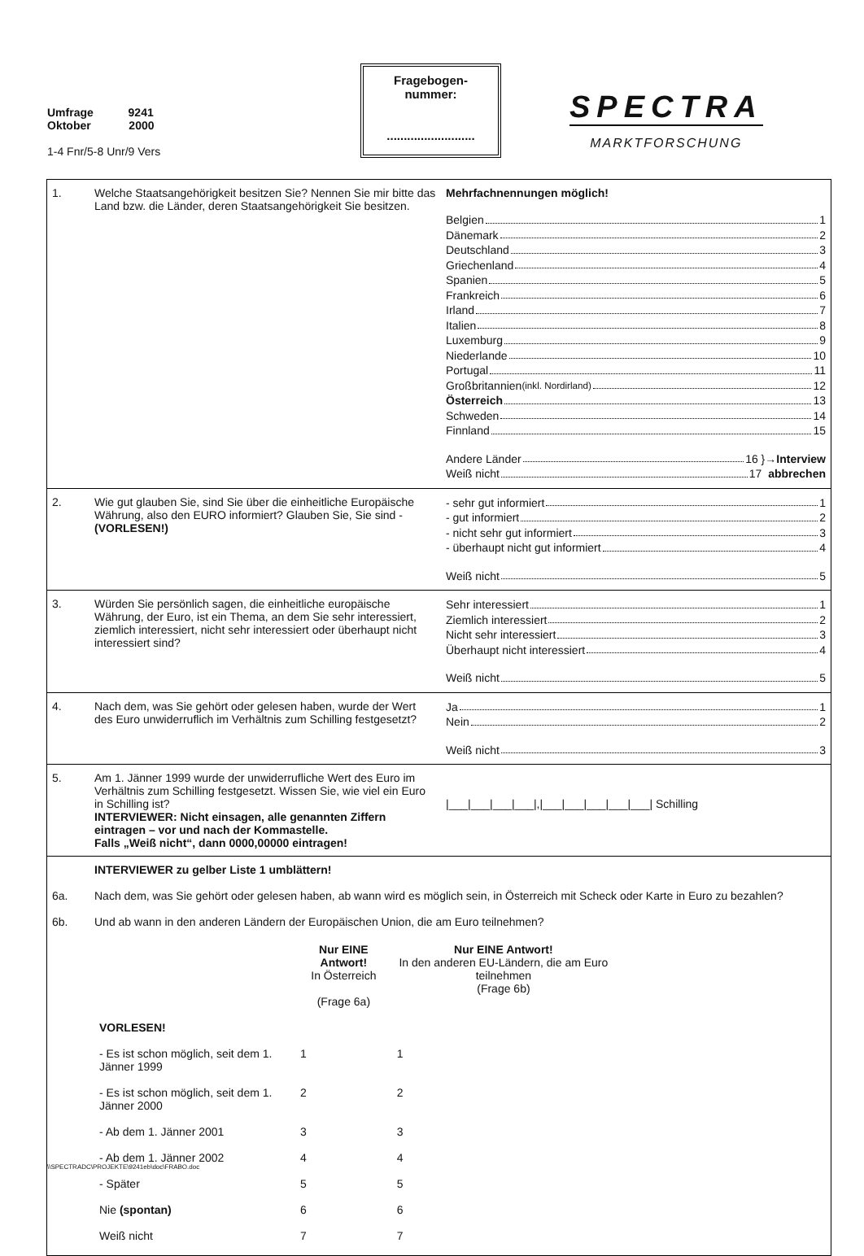Umfrage 9241
Oktober 2000
1-4 Fnr/5-8 Unr/9 Vers
Fragebogen-
nummer:
..........................
SPECTRA
MARKTFORSCHUNG
| 1. | Welche Staatsangehörigkeit besitzen Sie? Nennen Sie mir bitte das Land bzw. die Länder, deren Staatsangehörigkeit Sie besitzen. | Mehrfachnennungen möglich! Belgien 1 Dänemark 2 Deutschland 3 Griechenland 4 Spanien 5 Frankreich 6 Irland 7 Italien 8 Luxemburg 9 Niederlande 10 Portugal 11 Großbritannien (inkl. Nordirland) 12 Österreich 13 Schweden 14 Finnland 15 Andere Länder 16 } →Interview Weiß nicht 17 abbrechen |
| 2. | Wie gut glauben Sie, sind Sie über die einheitliche Europäische Währung, also den EURO informiert? Glauben Sie, Sie sind - (VORLESEN!) | - sehr gut informiert 1 - gut informiert 2 - nicht sehr gut informiert 3 - überhaupt nicht gut informiert 4 Weiß nicht 5 |
| 3. | Würden Sie persönlich sagen, die einheitliche europäische Währung, der Euro, ist ein Thema, an dem Sie sehr interessiert, ziemlich interessiert, nicht sehr interessiert oder überhaupt nicht interessiert sind? | Sehr interessiert 1 Ziemlich interessiert 2 Nicht sehr interessiert 3 Überhaupt nicht interessiert 4 Weiß nicht 5 |
| 4. | Nach dem, was Sie gehört oder gelesen haben, wurde der Wert des Euro unwiderruflich im Verhältnis zum Schilling festgesetzt? | Ja 1 Nein 2 Weiß nicht 3 |
| 5. | Am 1. Jänner 1999 wurde der unwiderrufliche Wert des Euro im Verhältnis zum Schilling festgesetzt. Wissen Sie, wie viel ein Euro in Schilling ist? INTERVIEWER: Nicht einsagen, alle genannten Ziffern eintragen – vor und nach der Kommastelle. Falls „Weiß nicht“, dann 0000,00000 eintragen! | /___/___/___/___/,/___/___/___/___/___/ Schilling |
| | INTERVIEWER zu gelber Liste 1 umblättern! | |
| 6a. | Nach dem, was Sie gehört oder gelesen haben, ab wann wird es möglich sein, in Österreich mit Scheck oder Karte in Euro zu bezahlen? | |
| 6b. | Und ab wann in den anderen Ländern der Europäischen Union, die am Euro teilnehmen? / / Nur EINE Antwort! In Österreich (Frage 6a) / Nur EINE Antwort! In den anderen EU-Ländern, die am Euro teilnehmen (Frage 6b) / / VORLESEN! / / / / - Es ist schon möglich, seit dem 1. Jänner 1999 / 1 / 1 / / - Es ist schon möglich, seit dem 1. Jänner 2000 / 2 / 2 / / - Ab dem 1. Jänner 2001 / 3 / 3 / / - Ab dem 1. Jänner 2002 / 4 / 4 / / - Später / 5 / 5 / / Nie (spontan) / 6 / 6 / / Weiß nicht / 7 / 7 / | |
\\SPECTRADC\PROJEKTE\9241eb\doc\FRABO.doc